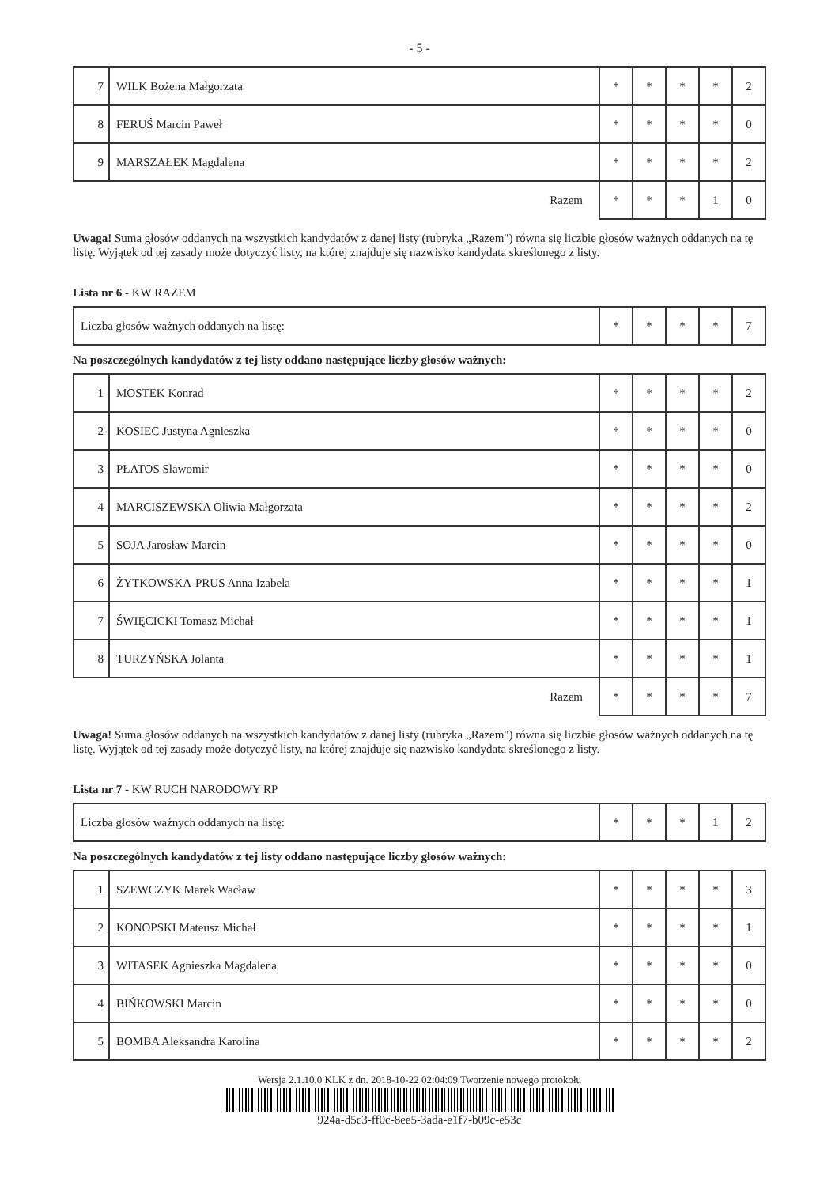- 5 -
| 7 | WILK Bożena Małgorzata | * | * | * | * | 2 |
| 8 | FERUŚ Marcin Paweł | * | * | * | * | 0 |
| 9 | MARSZAŁEK Magdalena | * | * | * | * | 2 |
| Razem | | * | * | * | 1 | 0 |
Uwaga! Suma głosów oddanych na wszystkich kandydatów z danej listy (rubryka „Razem") równa się liczbie głosów ważnych oddanych na tę listę. Wyjątek od tej zasady może dotyczyć listy, na której znajduje się nazwisko kandydata skreślonego z listy.
Lista nr 6 - KW RAZEM
| Liczba głosów ważnych oddanych na listę: | * | * | * | * | 7 |
Na poszczególnych kandydatów z tej listy oddano następujące liczby głosów ważnych:
| 1 | MOSTEK Konrad | * | * | * | * | 2 |
| 2 | KOSIEC Justyna Agnieszka | * | * | * | * | 0 |
| 3 | PŁATOS Sławomir | * | * | * | * | 0 |
| 4 | MARCISZEWSKA Oliwia Małgorzata | * | * | * | * | 2 |
| 5 | SOJA Jarosław Marcin | * | * | * | * | 0 |
| 6 | ŻYTKOWSKA-PRUS Anna Izabela | * | * | * | * | 1 |
| 7 | ŚWIĘCICKI Tomasz Michał | * | * | * | * | 1 |
| 8 | TURZYŃSKA Jolanta | * | * | * | * | 1 |
| Razem | | * | * | * | * | 7 |
Uwaga! Suma głosów oddanych na wszystkich kandydatów z danej listy (rubryka „Razem") równa się liczbie głosów ważnych oddanych na tę listę. Wyjątek od tej zasady może dotyczyć listy, na której znajduje się nazwisko kandydata skreślonego z listy.
Lista nr 7 - KW RUCH NARODOWY RP
| Liczba głosów ważnych oddanych na listę: | * | * | * | 1 | 2 |
Na poszczególnych kandydatów z tej listy oddano następujące liczby głosów ważnych:
| 1 | SZEWCZYK Marek Wacław | * | * | * | * | 3 |
| 2 | KONOPSKI Mateusz Michał | * | * | * | * | 1 |
| 3 | WITASEK Agnieszka Magdalena | * | * | * | * | 0 |
| 4 | BIŃKOWSKI Marcin | * | * | * | * | 0 |
| 5 | BOMBA Aleksandra Karolina | * | * | * | * | 2 |
Wersja 2.1.10.0 KLK z dn. 2018-10-22 02:04:09 Tworzenie nowego protokołu
924a-d5c3-ff0c-8ee5-3ada-e1f7-b09c-e53c